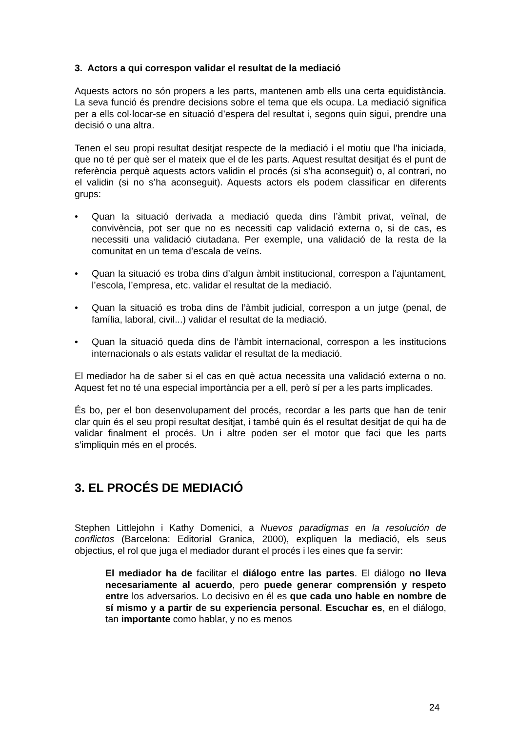3. Actors a qui correspon validar el resultat de la mediació
Aquests actors no són propers a les parts, mantenen amb ells una certa equidistància. La seva funció és prendre decisions sobre el tema que els ocupa. La mediació significa per a ells col·locar-se en situació d’espera del resultat i, segons quin sigui, prendre una decisió o una altra.
Tenen el seu propi resultat desitjat respecte de la mediació i el motiu que l’ha iniciada, que no té per què ser el mateix que el de les parts. Aquest resultat desitjat és el punt de referència perquè aquests actors validin el procés (si s’ha aconseguit) o, al contrari, no el validin (si no s’ha aconseguit). Aquests actors els podem classificar en diferents grups:
• Quan la situació derivada a mediació queda dins l’àmbit privat, veïnal, de convivència, pot ser que no es necessiti cap validació externa o, si de cas, es necessiti una validació ciutadana. Per exemple, una validació de la resta de la comunitat en un tema d’escala de veïns.
• Quan la situació es troba dins d’algun àmbit institucional, correspon a l’ajuntament, l’escola, l’empresa, etc. validar el resultat de la mediació.
• Quan la situació es troba dins de l’àmbit judicial, correspon a un jutge (penal, de família, laboral, civil...) validar el resultat de la mediació.
• Quan la situació queda dins de l’àmbit internacional, correspon a les institucions internacionals o als estats validar el resultat de la mediació.
El mediador ha de saber si el cas en què actua necessita una validació externa o no. Aquest fet no té una especial importància per a ell, però sí per a les parts implicades.
És bo, per el bon desenvolupament del procés, recordar a les parts que han de tenir clar quin és el seu propi resultat desitjat, i també quin és el resultat desitjat de qui ha de validar finalment el procés. Un i altre poden ser el motor que faci que les parts s’impliquin més en el procés.
3. EL PROCÉS DE MEDIACIÓ
Stephen Littlejohn i Kathy Domenici, a Nuevos paradigmas en la resolución de conflictos (Barcelona: Editorial Granica, 2000), expliquen la mediació, els seus objectius, el rol que juga el mediador durant el procés i les eines que fa servir:
El mediador ha de facilitar el diálogo entre las partes. El diálogo no lleva necesariamente al acuerdo, pero puede generar comprensión y respeto entre los adversarios. Lo decisivo en él es que cada uno hable en nombre de sí mismo y a partir de su experiencia personal. Escuchar es, en el diálogo, tan importante como hablar, y no es menos
24